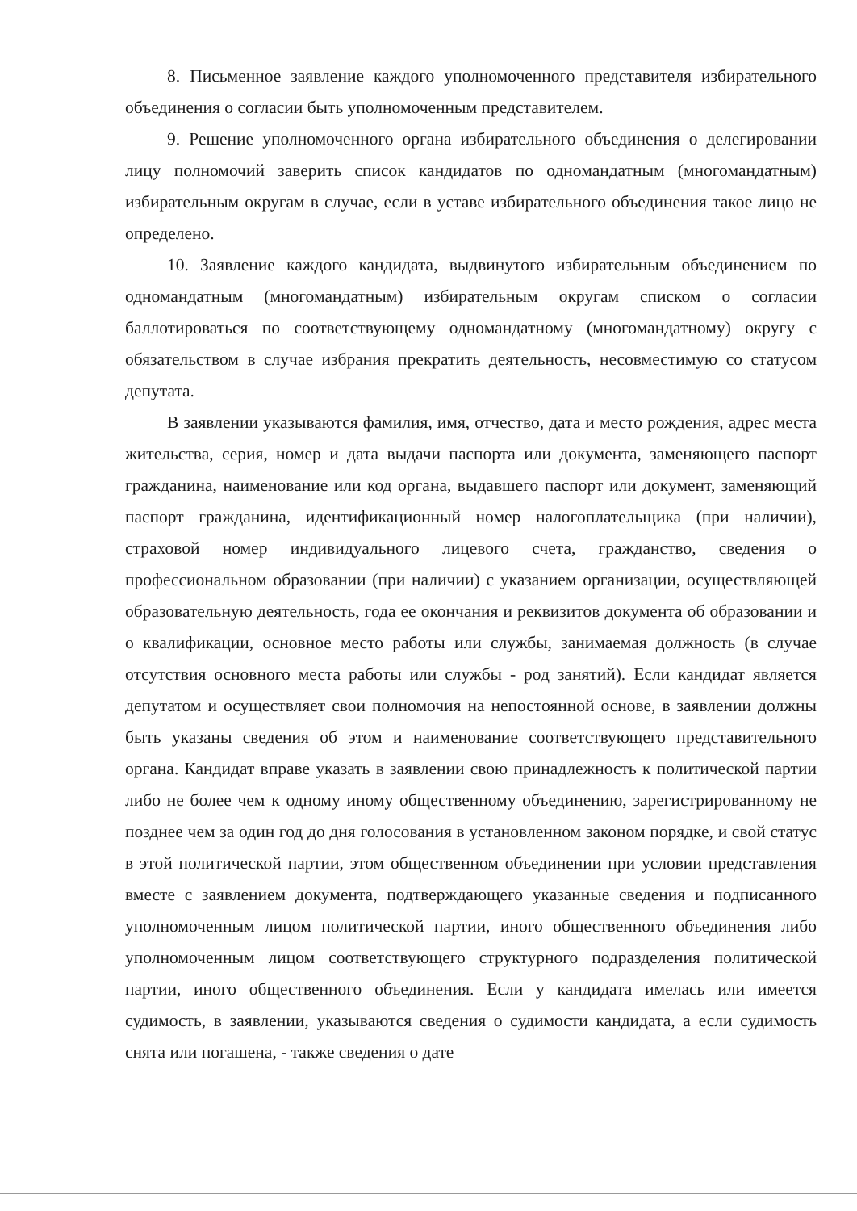8. Письменное заявление каждого уполномоченного представителя избирательного объединения о согласии быть уполномоченным представителем.
9. Решение уполномоченного органа избирательного объединения о делегировании лицу полномочий заверить список кандидатов по одномандатным (многомандатным) избирательным округам в случае, если в уставе избирательного объединения такое лицо не определено.
10. Заявление каждого кандидата, выдвинутого избирательным объединением по одномандатным (многомандатным) избирательным округам списком о согласии баллотироваться по соответствующему одномандатному (многомандатному) округу с обязательством в случае избрания прекратить деятельность, несовместимую со статусом депутата.
В заявлении указываются фамилия, имя, отчество, дата и место рождения, адрес места жительства, серия, номер и дата выдачи паспорта или документа, заменяющего паспорт гражданина, наименование или код органа, выдавшего паспорт или документ, заменяющий паспорт гражданина, идентификационный номер налогоплательщика (при наличии), страховой номер индивидуального лицевого счета, гражданство, сведения о профессиональном образовании (при наличии) с указанием организации, осуществляющей образовательную деятельность, года ее окончания и реквизитов документа об образовании и о квалификации, основное место работы или службы, занимаемая должность (в случае отсутствия основного места работы или службы - род занятий). Если кандидат является депутатом и осуществляет свои полномочия на непостоянной основе, в заявлении должны быть указаны сведения об этом и наименование соответствующего представительного органа. Кандидат вправе указать в заявлении свою принадлежность к политической партии либо не более чем к одному иному общественному объединению, зарегистрированному не позднее чем за один год до дня голосования в установленном законом порядке, и свой статус в этой политической партии, этом общественном объединении при условии представления вместе с заявлением документа, подтверждающего указанные сведения и подписанного уполномоченным лицом политической партии, иного общественного объединения либо уполномоченным лицом соответствующего структурного подразделения политической партии, иного общественного объединения. Если у кандидата имелась или имеется судимость, в заявлении, указываются сведения о судимости кандидата, а если судимость снята или погашена, - также сведения о дате